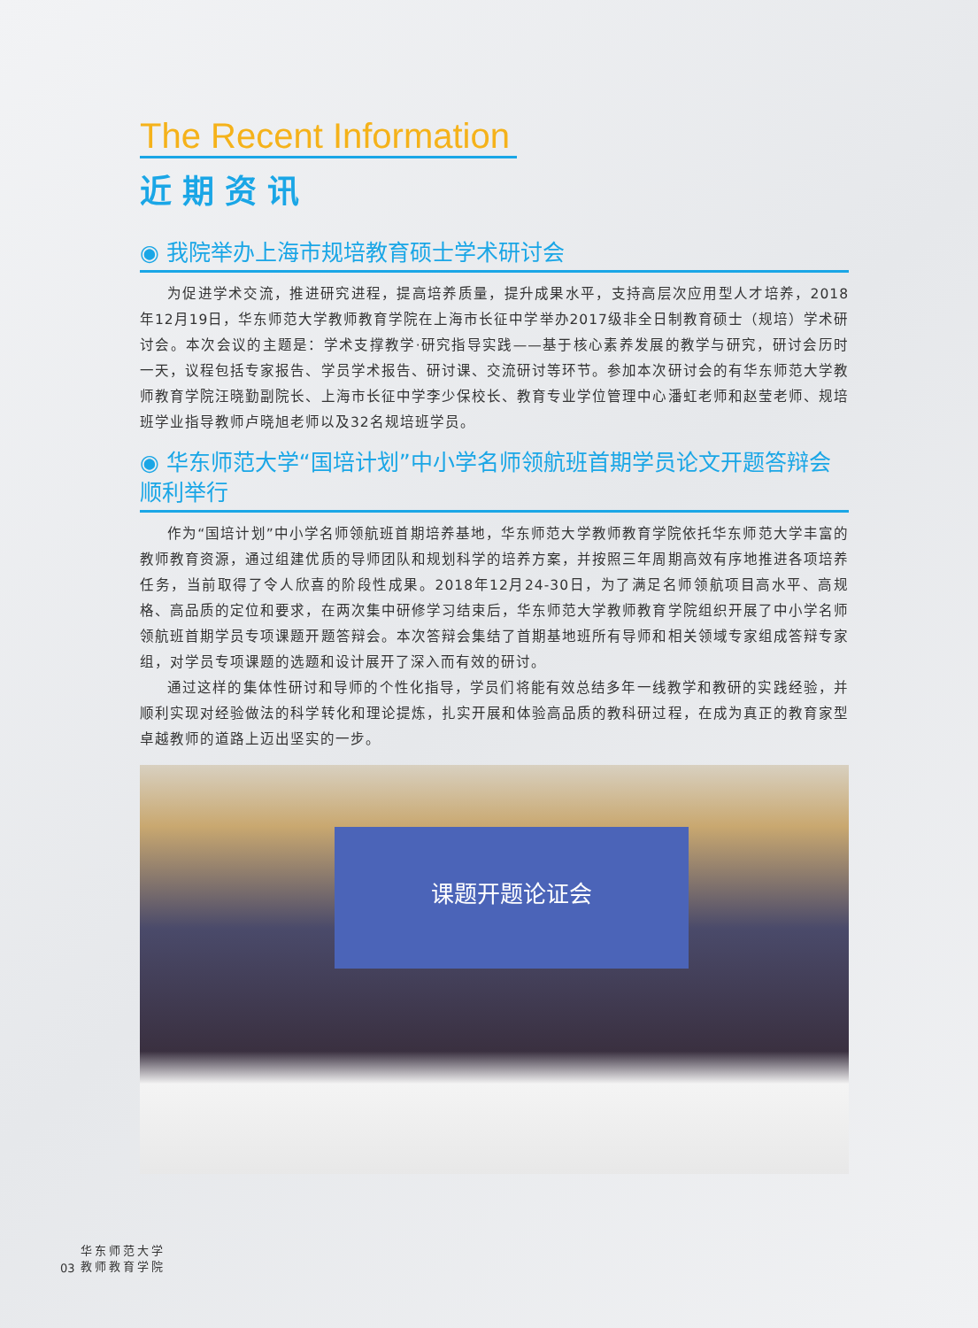The Recent Information
近期资讯
◉ 我院举办上海市规培教育硕士学术研讨会
为促进学术交流，推进研究进程，提高培养质量，提升成果水平，支持高层次应用型人才培养，2018年12月19日，华东师范大学教师教育学院在上海市长征中学举办2017级非全日制教育硕士（规培）学术研讨会。本次会议的主题是：学术支撑教学·研究指导实践——基于核心素养发展的教学与研究，研讨会历时一天，议程包括专家报告、学员学术报告、研讨课、交流研讨等环节。参加本次研讨会的有华东师范大学教师教育学院汪晓勤副院长、上海市长征中学李少保校长、教育专业学位管理中心潘虹老师和赵莹老师、规培班学业指导教师卢晓旭老师以及32名规培班学员。
◉ 华东师范大学“国培计划”中小学名师领航班首期学员论文开题答辩会顺利举行
作为“国培计划”中小学名师领航班首期培养基地，华东师范大学教师教育学院依托华东师范大学丰富的教师教育资源，通过组建优质的导师团队和规划科学的培养方案，并按照三年周期高效有序地推进各项培养任务，当前取得了令人欣喜的阶段性成果。2018年12月24-30日，为了满足名师领航项目高水平、高规格、高品质的定位和要求，在两次集中研修学习结束后，华东师范大学教师教育学院组织开展了中小学名师领航班首期学员专项课题开题答辩会。本次答辩会集结了首期基地班所有导师和相关领域专家组成答辩专家组，对学员专项课题的选题和设计展开了深入而有效的研讨。
通过这样的集体性研讨和导师的个性化指导，学员们将能有效总结多年一线教学和教研的实践经验，并顺利实现对经验做法的科学转化和理论提炼，扎实开展和体验高品质的教科研过程，在成为真正的教育家型卓越教师的道路上迈出坚实的一步。
课题开题论证会
03
华东师范大学
教师教育学院